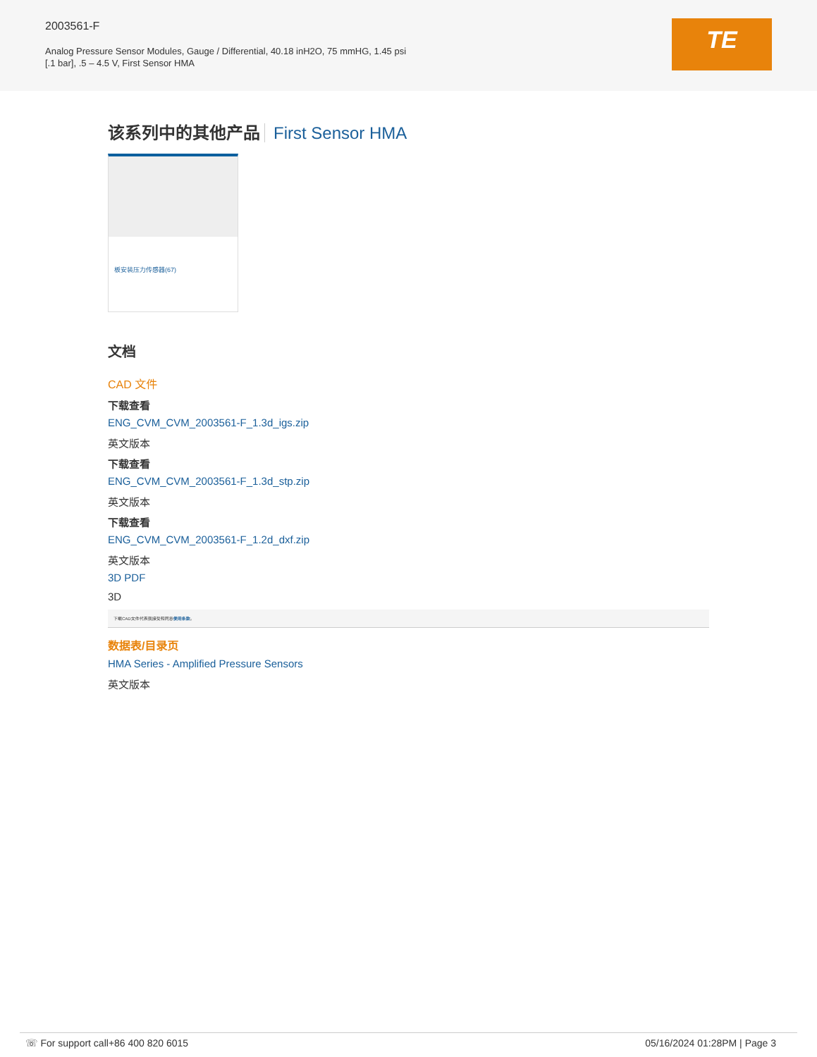2003561-F
Analog Pressure Sensor Modules, Gauge / Differential, 40.18 inH2O, 75 mmHG, 1.45 psi [.1 bar], .5 – 4.5 V, First Sensor HMA
TE
该系列中的其他产品 First Sensor HMA
板安装压力传感器(67)
文档
CAD 文件
下载查看
ENG_CVM_CVM_2003561-F_1.3d_igs.zip
英文版本
下载查看
ENG_CVM_CVM_2003561-F_1.3d_stp.zip
英文版本
下载查看
ENG_CVM_CVM_2003561-F_1.2d_dxf.zip
英文版本
3D PDF
3D
下载CAD文件代表我接受和同意使用条款。
数据表/目录页
HMA Series - Amplified Pressure Sensors
英文版本
☏ For support call+86 400 820 6015 05/16/2024 01:28PM | Page 3